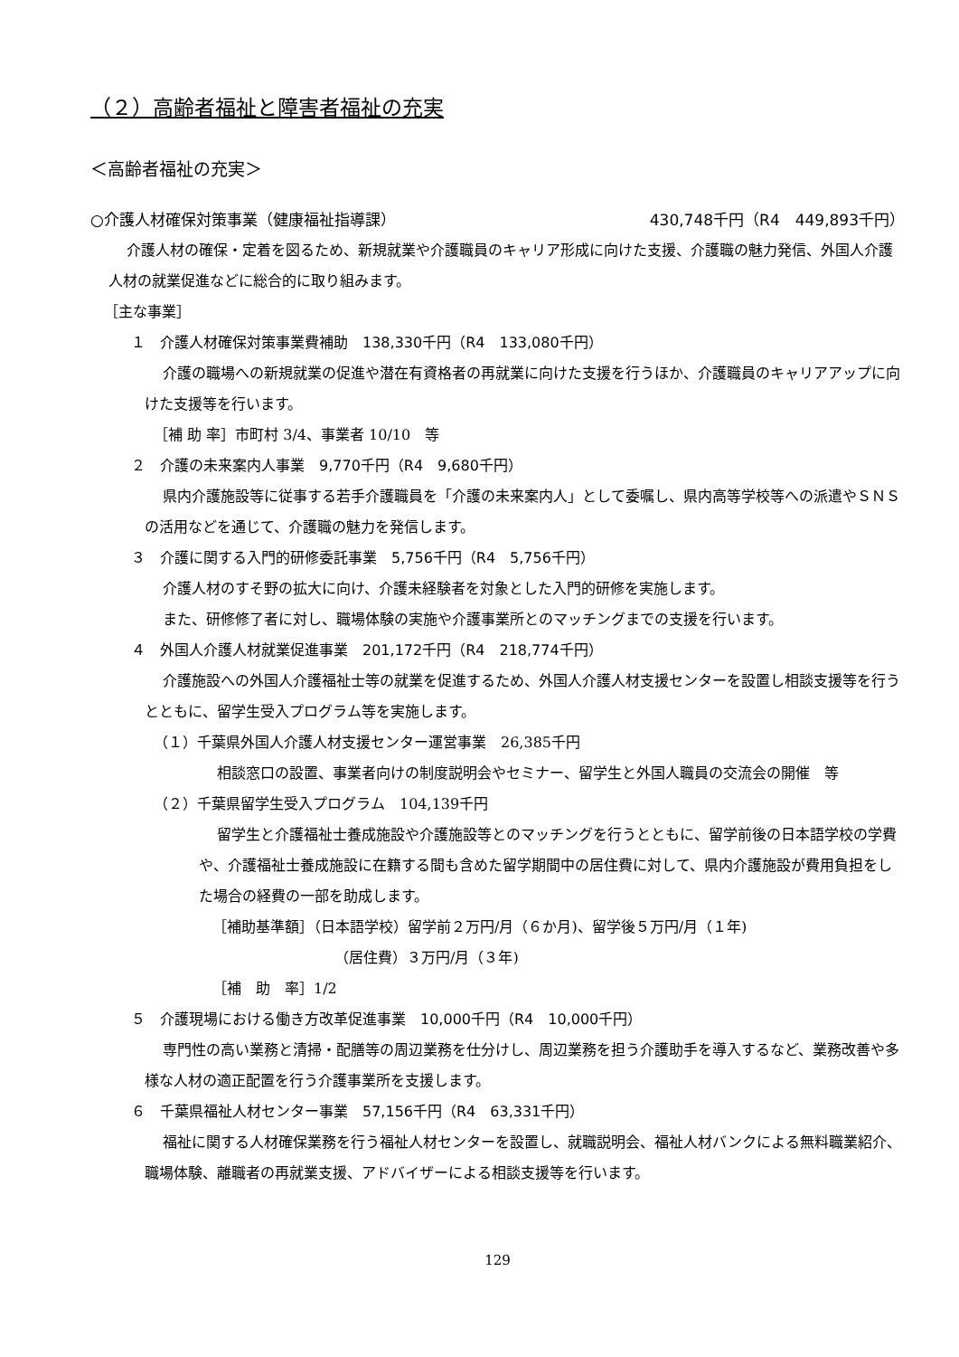（２）高齢者福祉と障害者福祉の充実
＜高齢者福祉の充実＞
○介護人材確保対策事業（健康福祉指導課） 430,748千円（R4　449,893千円）
介護人材の確保・定着を図るため、新規就業や介護職員のキャリア形成に向けた支援、介護職の魅力発信、外国人介護人材の就業促進などに総合的に取り組みます。
［主な事業］
１　介護人材確保対策事業費補助　138,330千円（R4　133,080千円）
介護の職場への新規就業の促進や潜在有資格者の再就業に向けた支援を行うほか、介護職員のキャリアアップに向けた支援等を行います。
［補 助 率］市町村 3/4、事業者 10/10　等
２　介護の未来案内人事業　9,770千円（R4　9,680千円）
県内介護施設等に従事する若手介護職員を「介護の未来案内人」として委嘱し、県内高等学校等への派遣やＳＮＳの活用などを通じて、介護職の魅力を発信します。
３　介護に関する入門的研修委託事業　5,756千円（R4　5,756千円）
介護人材のすそ野の拡大に向け、介護未経験者を対象とした入門的研修を実施します。
また、研修修了者に対し、職場体験の実施や介護事業所とのマッチングまでの支援を行います。
４　外国人介護人材就業促進事業　201,172千円（R4　218,774千円）
介護施設への外国人介護福祉士等の就業を促進するため、外国人介護人材支援センターを設置し相談支援等を行うとともに、留学生受入プログラム等を実施します。
（１）千葉県外国人介護人材支援センター運営事業　26,385千円
相談窓口の設置、事業者向けの制度説明会やセミナー、留学生と外国人職員の交流会の開催　等
（２）千葉県留学生受入プログラム　104,139千円
留学生と介護福祉士養成施設や介護施設等とのマッチングを行うとともに、留学前後の日本語学校の学費や、介護福祉士養成施設に在籍する間も含めた留学期間中の居住費に対して、県内介護施設が費用負担をした場合の経費の一部を助成します。
［補助基準額］（日本語学校）留学前２万円/月（６か月)、留学後５万円/月（１年)
（居住費）３万円/月（３年)
［補　助　率］1/2
５　介護現場における働き方改革促進事業　10,000千円（R4　10,000千円）
専門性の高い業務と清掃・配膳等の周辺業務を仕分けし、周辺業務を担う介護助手を導入するなど、業務改善や多様な人材の適正配置を行う介護事業所を支援します。
６　千葉県福祉人材センター事業　57,156千円（R4　63,331千円）
福祉に関する人材確保業務を行う福祉人材センターを設置し、就職説明会、福祉人材バンクによる無料職業紹介、職場体験、離職者の再就業支援、アドバイザーによる相談支援等を行います。
129